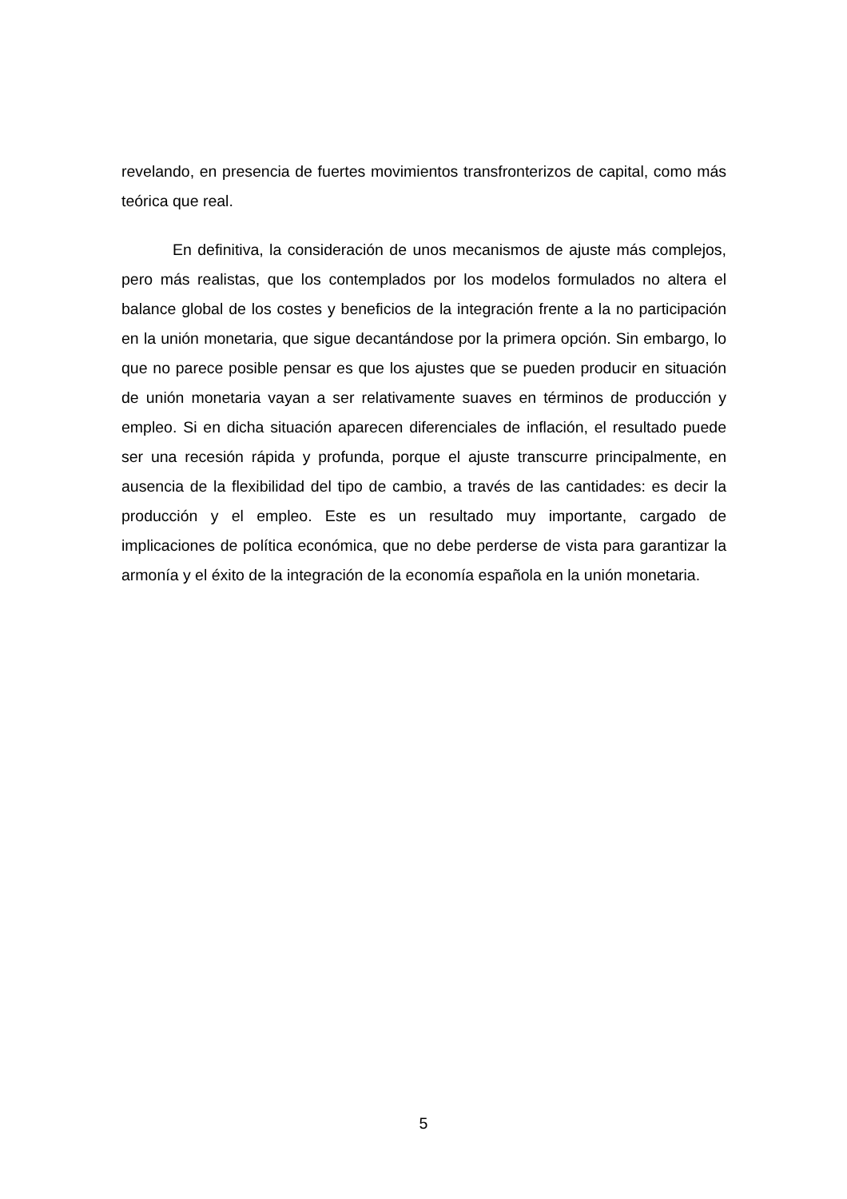revelando, en presencia de fuertes movimientos transfronterizos de capital, como más teórica que real.
En definitiva, la consideración de unos mecanismos de ajuste más complejos, pero más realistas, que los contemplados por los modelos formulados no altera el balance global de los costes y beneficios de la integración frente a la no participación en la unión monetaria, que sigue decantándose por la primera opción. Sin embargo, lo que no parece posible pensar es que los ajustes que se pueden producir en situación de unión monetaria vayan a ser relativamente suaves en términos de producción y empleo. Si en dicha situación aparecen diferenciales de inflación, el resultado puede ser una recesión rápida y profunda, porque el ajuste transcurre principalmente, en ausencia de la flexibilidad del tipo de cambio, a través de las cantidades: es decir la producción y el empleo. Este es un resultado muy importante, cargado de implicaciones de política económica, que no debe perderse de vista para garantizar la armonía y el éxito de la integración de la economía española en la unión monetaria.
5